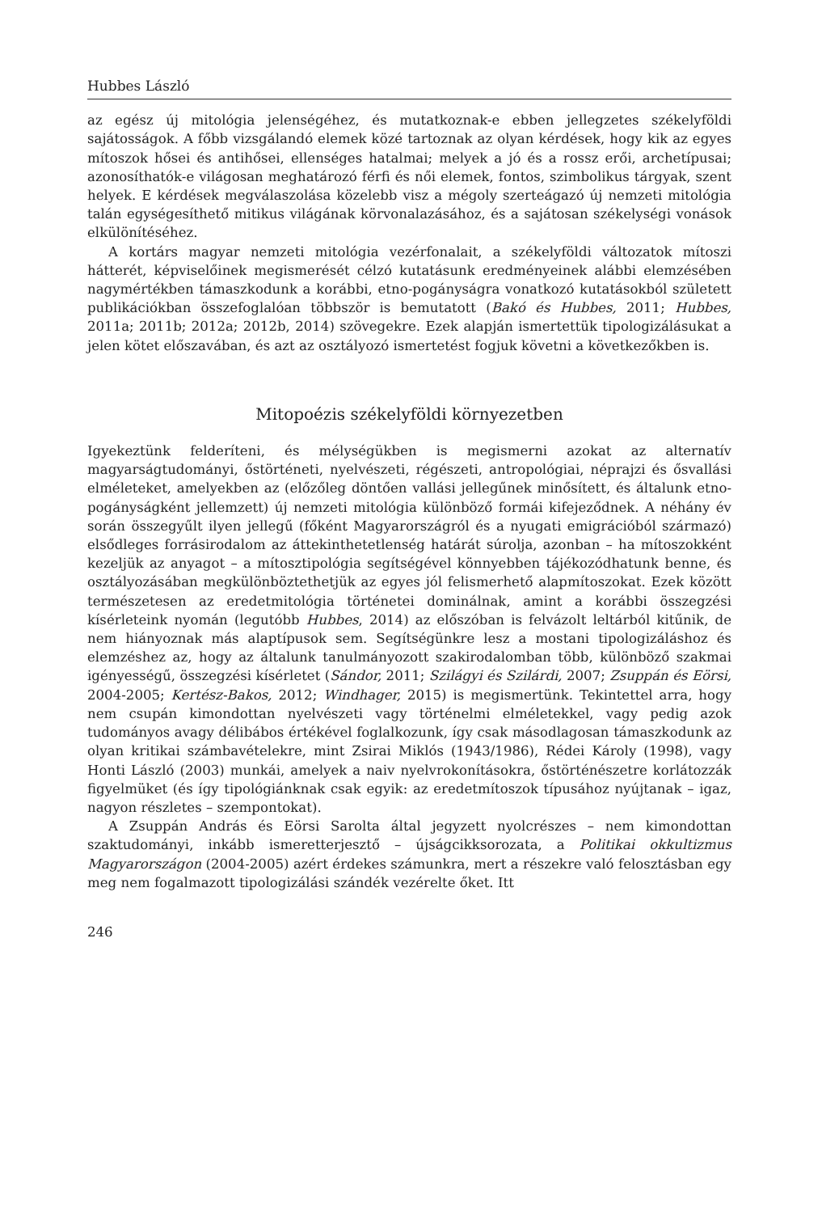Hubbes László
az egész új mitológia jelenségéhez, és mutatkoznak-e ebben jellegzetes székelyföldi sajátosságok. A főbb vizsgálandó elemek közé tartoznak az olyan kérdések, hogy kik az egyes mítoszok hősei és antihősei, ellenséges hatalmai; melyek a jó és a rossz erői, archetípusai; azonosíthatók-e világosan meghatározó férfi és női elemek, fontos, szimbolikus tárgyak, szent helyek. E kérdések megválaszolása közelebb visz a mégoly szerteágazó új nemzeti mitológia talán egységesíthető mitikus világának körvonalazásához, és a sajátosan székelységi vonások elkülönítéséhez.
A kortárs magyar nemzeti mitológia vezérfonalait, a székelyföldi változatok mítoszi hátterét, képviselőinek megismerését célzó kutatásunk eredményeinek alábbi elemzésében nagymértékben támaszkodunk a korábbi, etno-pogányságra vonatkozó kutatásokból született publikációkban összefoglalóan többször is bemutatott (Bakó és Hubbes, 2011; Hubbes, 2011a; 2011b; 2012a; 2012b, 2014) szövegekre. Ezek alapján ismertettük tipologizálásukat a jelen kötet előszavában, és azt az osztályozó ismertetést fogjuk követni a következőkben is.
Mitopoézis székelyföldi környezetben
Igyekeztünk felderíteni, és mélységükben is megismerni azokat az alternatív magyarságtudományi, őstörténeti, nyelvészeti, régészeti, antropológiai, néprajzi és ősvallási elméleteket, amelyekben az (előzőleg döntően vallási jellegűnek minősített, és általunk etno-pogányságként jellemzett) új nemzeti mitológia különböző formái kifejeződnek. A néhány év során összegyűlt ilyen jellegű (főként Magyarországról és a nyugati emigrációból származó) elsődleges forrásirodalom az áttekinthetetlenség határát súrolja, azonban – ha mítoszokként kezeljük az anyagot – a mítosztipológia segítségével könnyebben tájékozódhatunk benne, és osztályozásában megkülönböztethetjük az egyes jól felismerhető alapmítoszokat. Ezek között természetesen az eredetmitológia történetei dominálnak, amint a korábbi összegzési kísérleteink nyomán (legutóbb Hubbes, 2014) az előszóban is felvázolt leltárból kitűnik, de nem hiányoznak más alaptípusok sem. Segítségünkre lesz a mostani tipologizáláshoz és elemzéshez az, hogy az általunk tanulmányozott szakirodalomban több, különböző szakmai igényességű, összegzési kísérletet (Sándor, 2011; Szilágyi és Szilárdi, 2007; Zsuppán és Eörsi, 2004-2005; Kertész-Bakos, 2012; Windhager, 2015) is megismertünk. Tekintettel arra, hogy nem csupán kimondottan nyelvészeti vagy történelmi elméletekkel, vagy pedig azok tudományos avagy délibábos értékével foglalkozunk, így csak másodlagosan támaszkodunk az olyan kritikai számbavételekre, mint Zsirai Miklós (1943/1986), Rédei Károly (1998), vagy Honti László (2003) munkái, amelyek a naiv nyelvrokonításokra, őstörténészetre korlátozzák figyelmüket (és így tipológiánknak csak egyik: az eredetmítoszok típusához nyújtanak – igaz, nagyon részletes – szempontokat).
A Zsuppán András és Eörsi Sarolta által jegyzett nyolcrészes – nem kimondottan szaktudományi, inkább ismeretterjesztő – újságcikksorozata, a Politikai okkultizmus Magyarországon (2004-2005) azért érdekes számunkra, mert a részekre való felosztásban egy meg nem fogalmazott tipologizálási szándék vezérelte őket. Itt
246